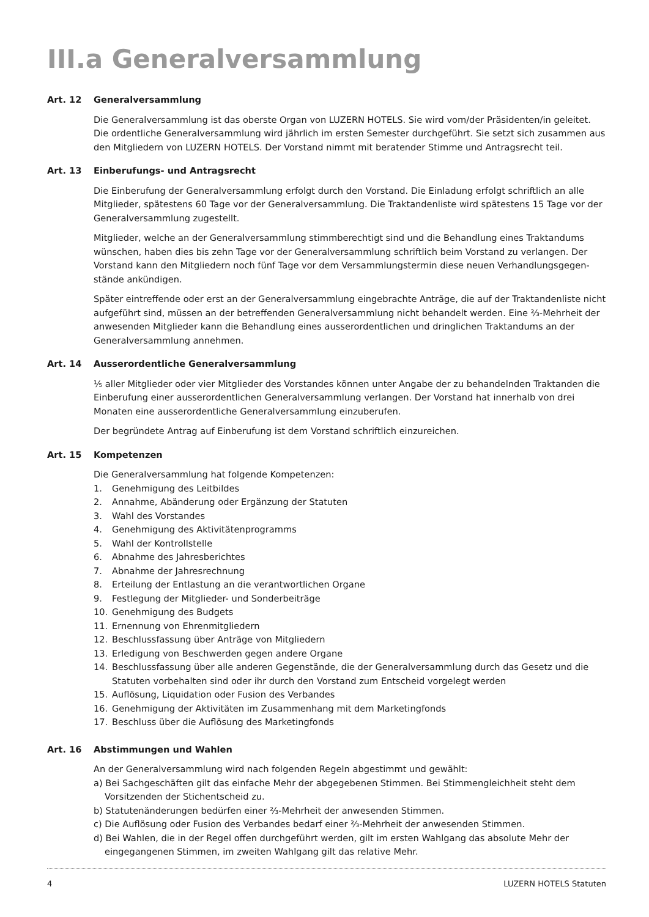III.a Generalversammlung
Art. 12 Generalversammlung
Die Generalversammlung ist das oberste Organ von LUZERN HOTELS. Sie wird vom/der Präsidenten/in geleitet. Die ordentliche Generalversammlung wird jährlich im ersten Semester durchgeführt. Sie setzt sich zusammen aus den Mitgliedern von LUZERN HOTELS. Der Vorstand nimmt mit beratender Stimme und Antragsrecht teil.
Art. 13 Einberufungs- und Antragsrecht
Die Einberufung der Generalversammlung erfolgt durch den Vorstand. Die Einladung erfolgt schriftlich an alle Mitglieder, spätestens 60 Tage vor der Generalversammlung. Die Traktandenliste wird spätestens 15 Tage vor der Generalversammlung zugestellt.
Mitglieder, welche an der Generalversammlung stimmberechtigt sind und die Behandlung eines Traktandums wünschen, haben dies bis zehn Tage vor der Generalversammlung schriftlich beim Vorstand zu verlangen. Der Vorstand kann den Mitgliedern noch fünf Tage vor dem Versammlungstermin diese neuen Verhandlungsgegen­stände ankündigen.
Später eintreffende oder erst an der Generalversammlung eingebrachte Anträge, die auf der Traktandenliste nicht aufgeführt sind, müssen an der betreffenden Generalversammlung nicht behandelt werden. Eine ⅔-Mehrheit der anwesenden Mitglieder kann die Behandlung eines ausserordentlichen und dringlichen Traktandums an der Generalversammlung annehmen.
Art. 14 Ausserordentliche Generalversammlung
⅕ aller Mitglieder oder vier Mitglieder des Vorstandes können unter Angabe der zu behandelnden Traktanden die Einberufung einer ausserordentlichen Generalversammlung verlangen. Der Vorstand hat innerhalb von drei Monaten eine ausserordentliche Generalversammlung einzuberufen.
Der begründete Antrag auf Einberufung ist dem Vorstand schriftlich einzureichen.
Art. 15 Kompetenzen
Die Generalversammlung hat folgende Kompetenzen:
1. Genehmigung des Leitbildes
2. Annahme, Abänderung oder Ergänzung der Statuten
3. Wahl des Vorstandes
4. Genehmigung des Aktivitätenprogramms
5. Wahl der Kontrollstelle
6. Abnahme des Jahresberichtes
7. Abnahme der Jahresrechnung
8. Erteilung der Entlastung an die verantwortlichen Organe
9. Festlegung der Mitglieder- und Sonderbeiträge
10. Genehmigung des Budgets
11. Ernennung von Ehrenmitgliedern
12. Beschlussfassung über Anträge von Mitgliedern
13. Erledigung von Beschwerden gegen andere Organe
14. Beschlussfassung über alle anderen Gegenstände, die der Generalversammlung durch das Gesetz und die Statuten vorbehalten sind oder ihr durch den Vorstand zum Entscheid vorgelegt werden
15. Auflösung, Liquidation oder Fusion des Verbandes
16. Genehmigung der Aktivitäten im Zusammenhang mit dem Marketingfonds
17. Beschluss über die Auflösung des Marketingfonds
Art. 16 Abstimmungen und Wahlen
An der Generalversammlung wird nach folgenden Regeln abgestimmt und gewählt:
a) Bei Sachgeschäften gilt das einfache Mehr der abgegebenen Stimmen. Bei Stimmengleichheit steht dem Vorsitzenden der Stichentscheid zu.
b) Statutenänderungen bedürfen einer ⅔-Mehrheit der anwesenden Stimmen.
c) Die Auflösung oder Fusion des Verbandes bedarf einer ⅔-Mehrheit der anwesenden Stimmen.
d) Bei Wahlen, die in der Regel offen durchgeführt werden, gilt im ersten Wahlgang das absolute Mehr der eingegangenen Stimmen, im zweiten Wahlgang gilt das relative Mehr.
4 LUZERN HOTELS Statuten